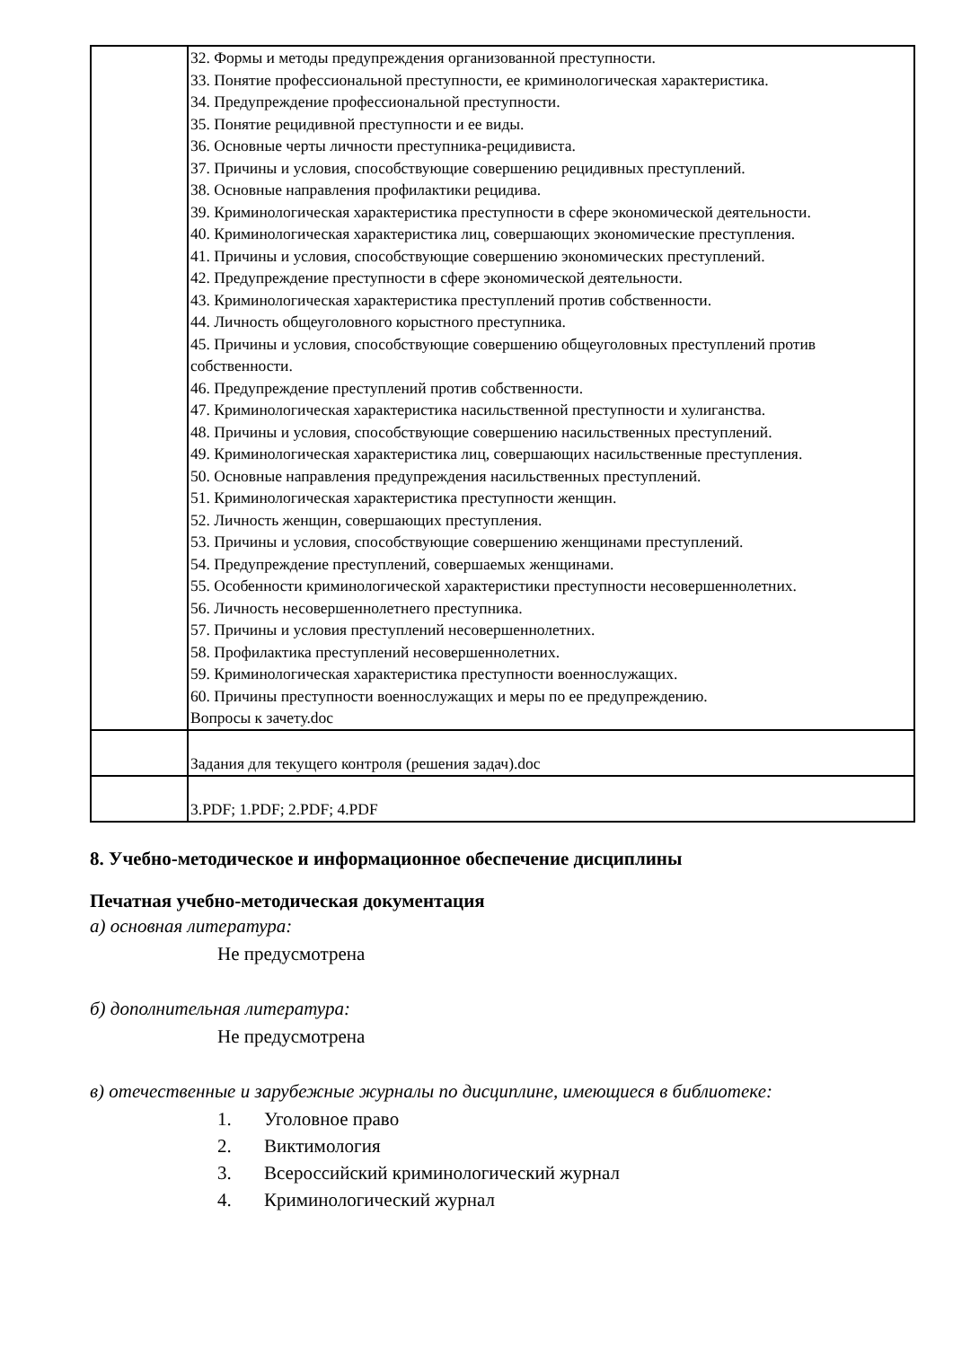| | 32. Формы и методы предупреждения организованной преступности. 33. Понятие профессиональной преступности, ее криминологическая характеристика. 34. Предупреждение профессиональной преступности. 35. Понятие рецидивной преступности и ее виды. 36. Основные черты личности преступника-рецидивиста. 37. Причины и условия, способствующие совершению рецидивных преступлений. 38. Основные направления профилактики рецидива. 39. Криминологическая характеристика преступности в сфере экономической деятельности. 40. Криминологическая характеристика лиц, совершающих экономические преступления. 41. Причины и условия, способствующие совершению экономических преступлений. 42. Предупреждение преступности в сфере экономической деятельности. 43. Криминологическая характеристика преступлений против собственности. 44. Личность общеуголовного корыстного преступника. 45. Причины и условия, способствующие совершению общеуголовных преступлений против собственности. 46. Предупреждение преступлений против собственности. 47. Криминологическая характеристика насильственной преступности и хулиганства. 48. Причины и условия, способствующие совершению насильственных преступлений. 49. Криминологическая характеристика лиц, совершающих насильственные преступления. 50. Основные направления предупреждения насильственных преступлений. 51. Криминологическая характеристика преступности женщин. 52. Личность женщин, совершающих преступления. 53. Причины и условия, способствующие совершению женщинами преступлений. 54. Предупреждение преступлений, совершаемых женщинами. 55. Особенности криминологической характеристики преступности несовершеннолетних. 56. Личность несовершеннолетнего преступника. 57. Причины и условия преступлений несовершеннолетних. 58. Профилактика преступлений несовершеннолетних. 59. Криминологическая характеристика преступности военнослужащих. 60. Причины преступности военнослужащих и меры по ее предупреждению. Вопросы к зачету.doc |
| | Задания для текущего контроля (решения задач).doc |
| | 3.PDF; 1.PDF; 2.PDF; 4.PDF |
8. Учебно-методическое и информационное обеспечение дисциплины
Печатная учебно-методическая документация
а) основная литература:
Не предусмотрена
б) дополнительная литература:
Не предусмотрена
в) отечественные и зарубежные журналы по дисциплине, имеющиеся в библиотеке:
1. Уголовное право
2. Виктимология
3. Всероссийский криминологический журнал
4. Криминологический журнал